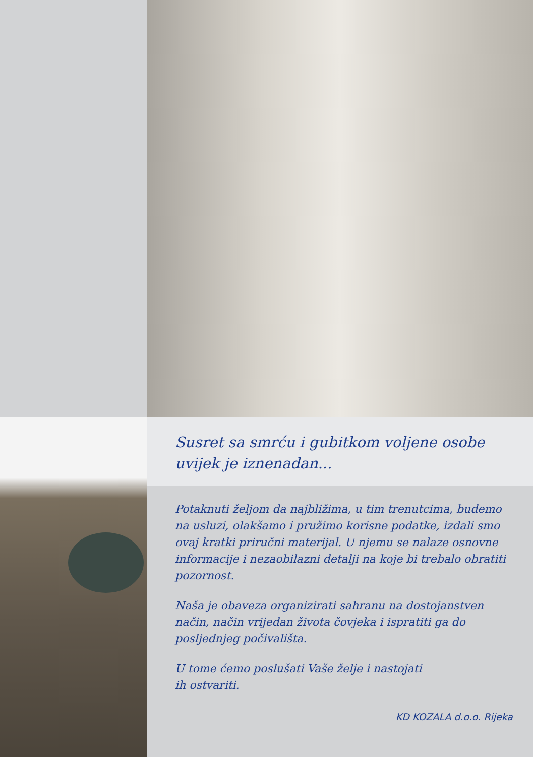Susret sa smrću i gubitkom voljene osobe
uvijek je iznenadan...
Potaknuti željom da najbližima, u tim trenutcima, budemo na usluzi, olakšamo i pružimo korisne podatke, izdali smo ovaj kratki priručni materijal. U njemu se nalaze osnovne informacije i nezaobilazni detalji na koje bi trebalo obratiti pozornost.
Naša je obaveza organizirati sahranu na dostojanstven način, način vrijedan života čovjeka i ispratiti ga do posljednjeg počivališta.
U tome ćemo poslušati Vaše želje i nastojati
ih ostvariti.
KD KOZALA d.o.o. Rijeka